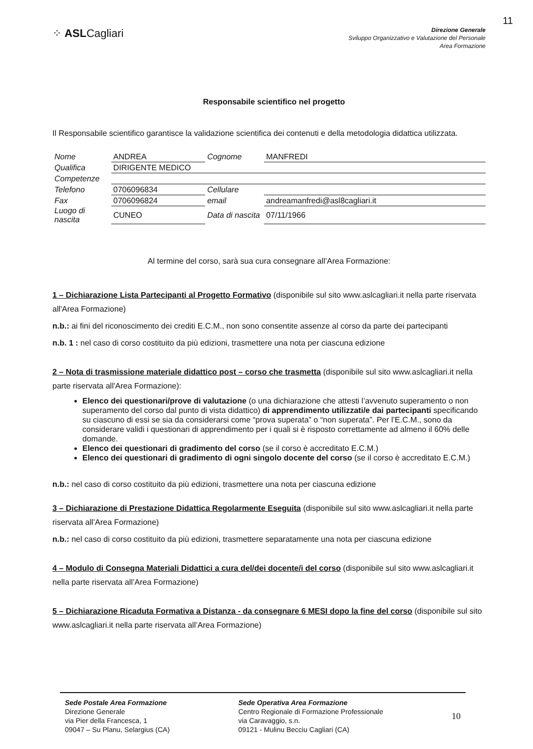11
⁘ ASLCagliari
Direzione Generale
Sviluppo Organizzativo e Valutazione del Personale
Area Formazione
Responsabile scientifico nel progetto
Il Responsabile scientifico garantisce la validazione scientifica dei contenuti e della metodologia didattica utilizzata.
| Nome | ANDREA | Cognome | MANFREDI |
| Qualifica | DIRIGENTE MEDICO | | |
| Competenze | | | |
| Telefono | 0706096834 | Cellulare | |
| Fax | 0706096824 | email | andreamanfredi@asl8cagliari.it |
| Luogo di nascita | CUNEO | Data di nascita | 07/11/1966 |
Al termine del corso, sarà sua cura consegnare all’Area Formazione:
1 – Dichiarazione Lista Partecipanti al Progetto Formativo (disponibile sul sito www.aslcagliari.it nella parte riservata all'Area Formazione)
n.b.: ai fini del riconoscimento dei crediti E.C.M., non sono consentite assenze al corso da parte dei partecipanti
n.b. 1 : nel caso di corso costituito da più edizioni, trasmettere una nota per ciascuna edizione
2 – Nota di trasmissione materiale didattico post – corso che trasmetta (disponibile sul sito www.aslcagliari.it nella parte riservata all'Area Formazione):
Elenco dei questionari/prove di valutazione (o una dichiarazione che attesti l’avvenuto superamento o non superamento del corso dal punto di vista didattico) di apprendimento utilizzati/e dai partecipanti specificando su ciascuno di essi se sia da considerarsi come “prova superata” o “non superata”. Per l’E.C.M., sono da considerare validi i questionari di apprendimento per i quali si è risposto correttamente ad almeno il 60% delle domande.
Elenco dei questionari di gradimento del corso (se il corso è accreditato E.C.M.)
Elenco dei questionari di gradimento di ogni singolo docente del corso (se il corso è accreditato E.C.M.)
n.b.: nel caso di corso costituito da più edizioni, trasmettere una nota per ciascuna edizione
3 – Dichiarazione di Prestazione Didattica Regolarmente Eseguita (disponibile sul sito www.aslcagliari.it nella parte riservata all’Area Formazione)
n.b.: nel caso di corso costituito da più edizioni, trasmettere separatamente una nota per ciascuna edizione
4 – Modulo di Consegna Materiali Didattici a cura del/dei docente/i del corso (disponibile sul sito www.aslcagliari.it nella parte riservata all’Area Formazione)
5 – Dichiarazione Ricaduta Formativa a Distanza - da consegnare 6 MESI dopo la fine del corso (disponibile sul sito www.aslcagliari.it nella parte riservata all’Area Formazione)
Sede Postale Area Formazione
Direzione Generale
via Pier della Francesca, 1
09047 – Su Planu, Selargius (CA)
Sede Operativa Area Formazione
Centro Regionale di Formazione Professionale
via Caravaggio, s.n.
09121 - Mulinu Becciu Cagliari (CA)
10